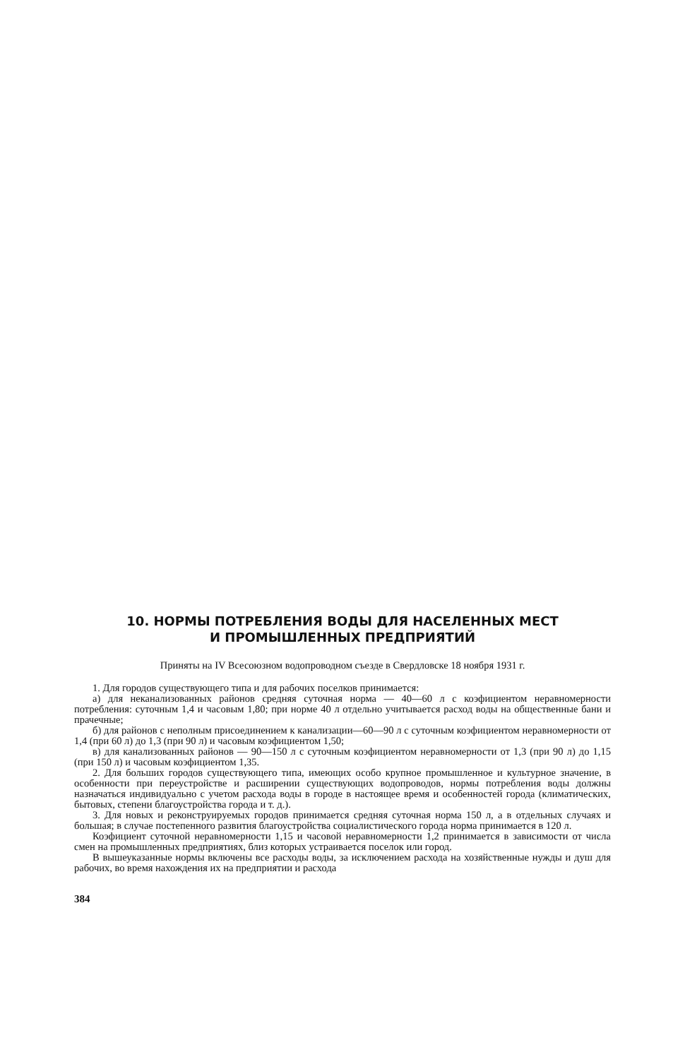10. НОРМЫ ПОТРЕБЛЕНИЯ ВОДЫ ДЛЯ НАСЕЛЕННЫХ МЕСТ
И ПРОМЫШЛЕННЫХ ПРЕДПРИЯТИЙ
Приняты на IV Всесоюзном водопроводном съезде в Свердловске 18 ноября 1931 г.
1. Для городов существующего типа и для рабочих поселков принимается:
а) для неканализованных районов средняя суточная норма — 40—60 л с коэфициентом неравномерности потребления: суточным 1,4 и часовым 1,80; при норме 40 л отдельно учитывается расход воды на общественные бани и прачечные;
б) для районов с неполным присоединением к канализации—60—90 л с суточным коэфициентом неравномерности от 1,4 (при 60 л) до 1,3 (при 90 л) и часовым коэфициентом 1,50;
в) для канализованных районов — 90—150 л с суточным коэфициентом неравномерности от 1,3 (при 90 л) до 1,15 (при 150 л) и часовым коэфициентом 1,35.
2. Для больших городов существующего типа, имеющих особо крупное промышленное и культурное значение, в особенности при переустройстве и расширении существующих водопроводов, нормы потребления воды должны назначаться индивидуально с учетом расхода воды в городе в настоящее время и особенностей города (климатических, бытовых, степени благоустройства города и т. д.).
3. Для новых и реконструируемых городов принимается средняя суточная норма 150 л, а в отдельных случаях и большая; в случае постепенного развития благоустройства социалистического города норма принимается в 120 л.
Коэфициент суточной неравномерности 1,15 и часовой неравномерности 1,2 принимается в зависимости от числа смен на промышленных предприятиях, близ которых устраивается поселок или город.
В вышеуказанные нормы включены все расходы воды, за исключением расхода на хозяйственные нужды и душ для рабочих, во время нахождения их на предприятии и расхода
384